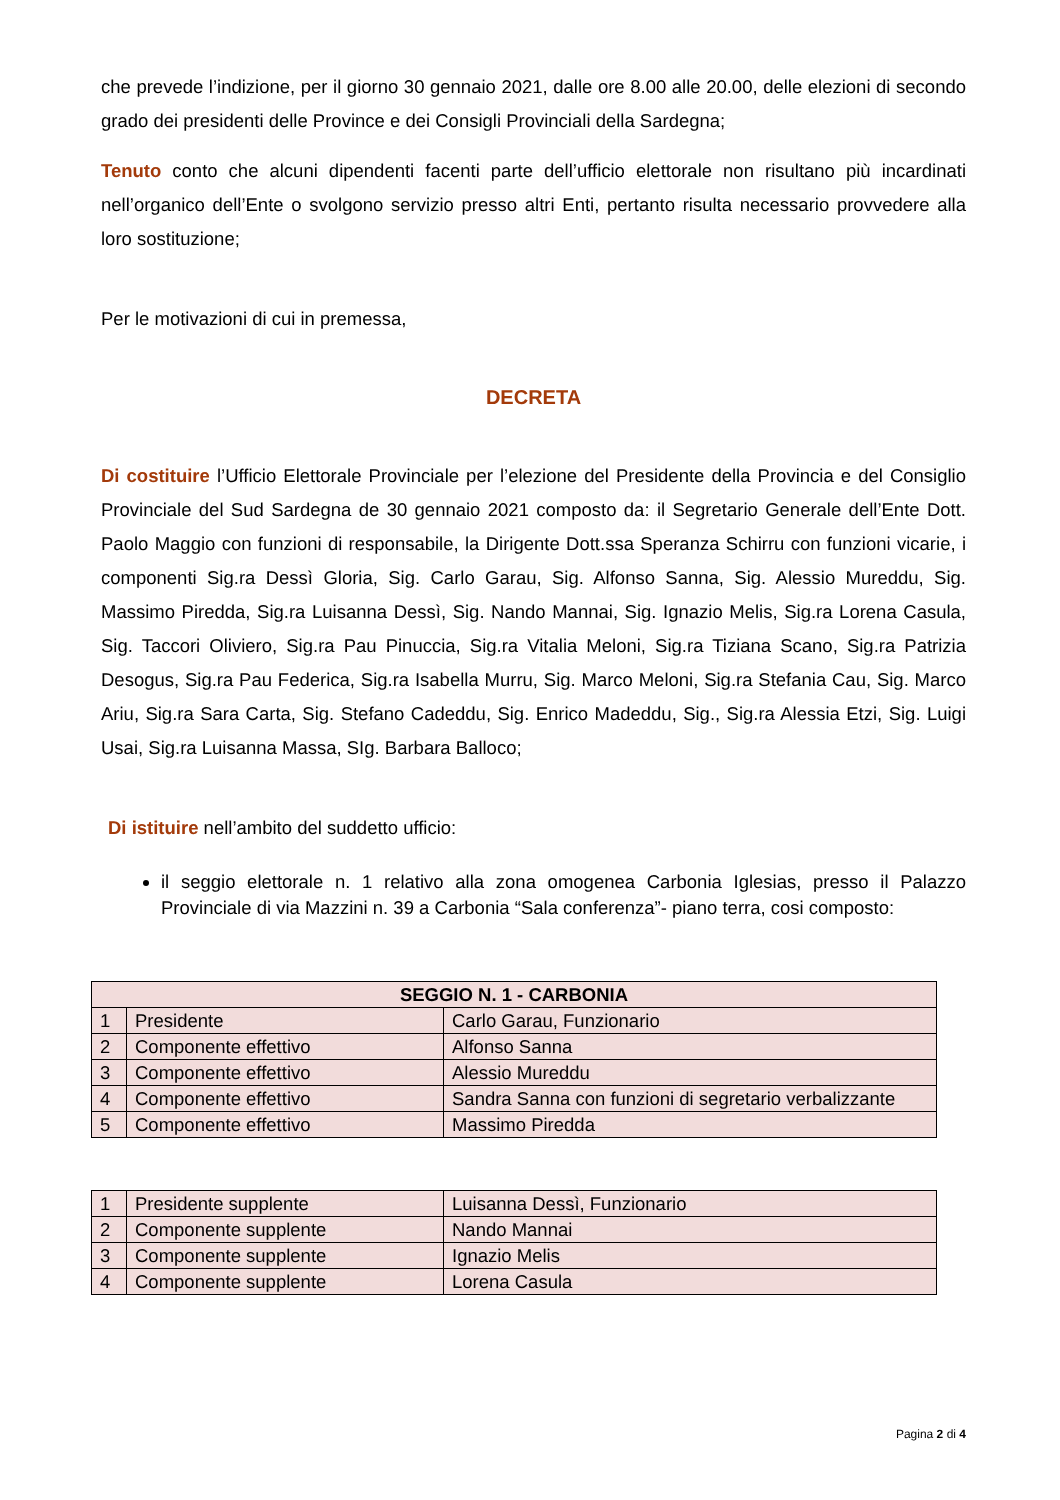che prevede l’indizione, per il giorno 30 gennaio 2021, dalle ore 8.00 alle 20.00, delle elezioni di secondo grado dei presidenti delle Province e dei Consigli Provinciali della Sardegna;
Tenuto conto che alcuni dipendenti facenti parte dell’ufficio elettorale non risultano più incardinati nell’organico dell’Ente o svolgono servizio presso altri Enti, pertanto risulta necessario provvedere alla loro sostituzione;
Per le motivazioni di cui in premessa,
DECRETA
Di costituire l’Ufficio Elettorale Provinciale per l’elezione del Presidente della Provincia e del Consiglio Provinciale del Sud Sardegna de 30 gennaio 2021 composto da: il Segretario Generale dell’Ente Dott. Paolo Maggio con funzioni di responsabile, la Dirigente Dott.ssa Speranza Schirru con funzioni vicarie, i componenti Sig.ra Dessì Gloria, Sig. Carlo Garau, Sig. Alfonso Sanna, Sig. Alessio Mureddu, Sig. Massimo Piredda, Sig.ra Luisanna Dessì, Sig. Nando Mannai, Sig. Ignazio Melis, Sig.ra Lorena Casula, Sig. Taccori Oliviero, Sig.ra Pau Pinuccia, Sig.ra Vitalia Meloni, Sig.ra Tiziana Scano, Sig.ra Patrizia Desogus, Sig.ra Pau Federica, Sig.ra Isabella Murru, Sig. Marco Meloni, Sig.ra Stefania Cau, Sig. Marco Ariu, Sig.ra Sara Carta, Sig. Stefano Cadeddu, Sig. Enrico Madeddu, Sig., Sig.ra Alessia Etzi, Sig. Luigi Usai, Sig.ra Luisanna Massa, SIg. Barbara Balloco;
Di istituire nell’ambito del suddetto ufficio:
il seggio elettorale n. 1 relativo alla zona omogenea Carbonia Iglesias, presso il Palazzo Provinciale di via Mazzini n. 39 a Carbonia “Sala conferenza”- piano terra, cosi composto:
| SEGGIO N. 1 - CARBONIA | | |
| --- | --- | --- |
| 1 | Presidente | Carlo Garau, Funzionario |
| 2 | Componente effettivo | Alfonso Sanna |
| 3 | Componente effettivo | Alessio Mureddu |
| 4 | Componente effettivo | Sandra Sanna con funzioni di segretario verbalizzante |
| 5 | Componente effettivo | Massimo Piredda |
| 1 | Presidente supplente | Luisanna Dessì, Funzionario |
| 2 | Componente supplente | Nando Mannai |
| 3 | Componente supplente | Ignazio Melis |
| 4 | Componente supplente | Lorena Casula |
Pagina 2 di 4